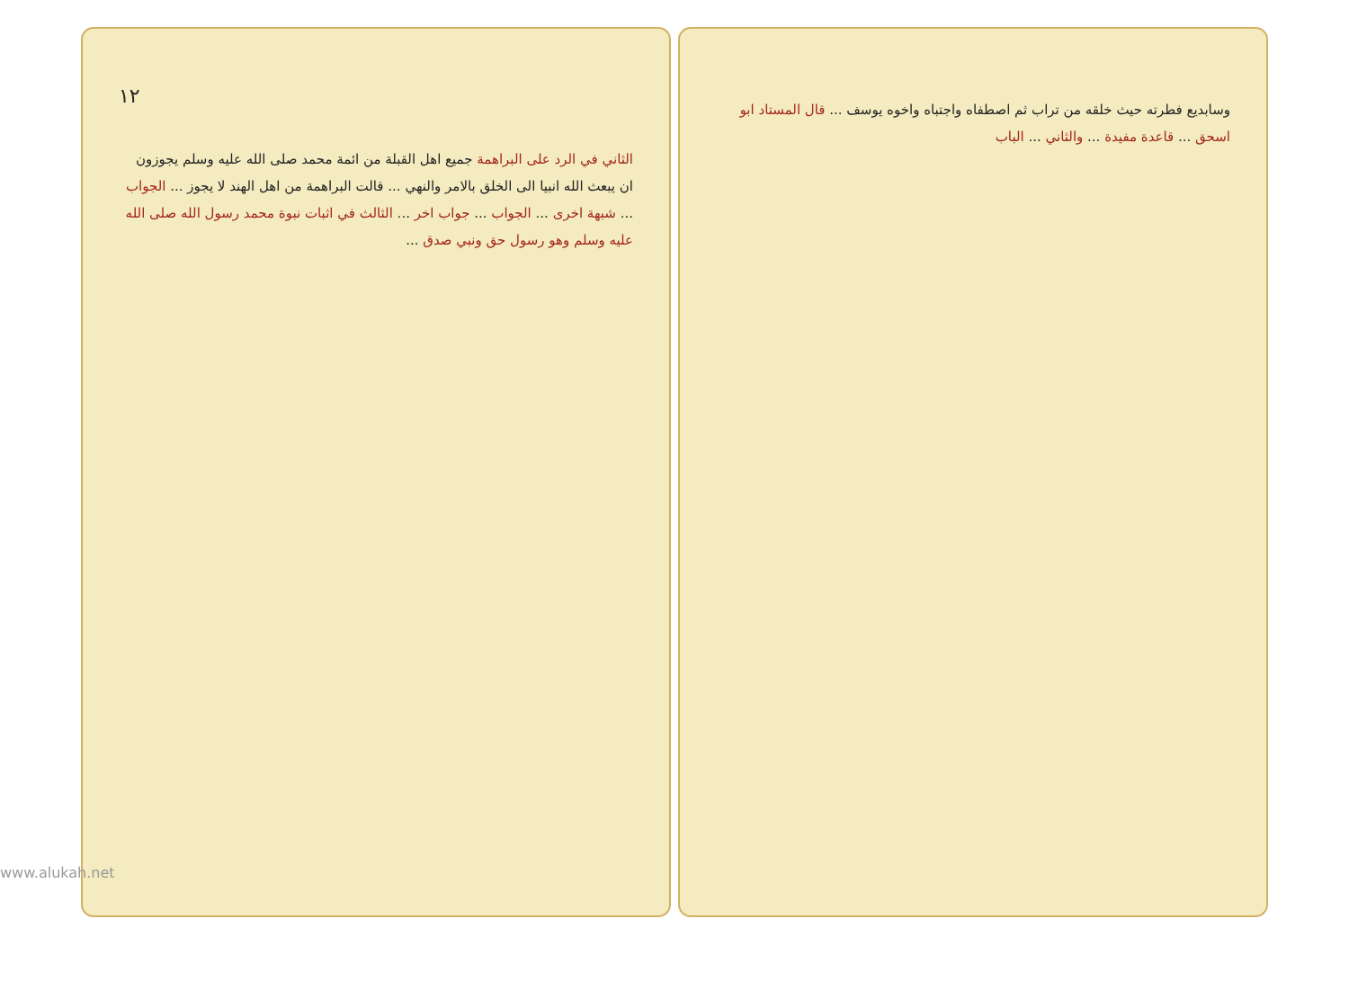١٢
الثاني في الرد على البراهمة جميع اهل القبلة من ائمة محمد صلى الله عليه وسلم يجوزون ان يبعث الله انبيا الى الخلق بالامر والنهي ... قالت البراهمة من اهل الهند لا يجوز ... الجواب ... شبهة اخرى ... الجواب ... جواب اخر ... الثالث في اثبات نبوة محمد رسول الله صلى الله عليه وسلم وهو رسول حق ونبي صدق ...
وسابديع فطرته حيث خلقه من تراب ثم اصطفاه واجتباه واخوه يوسف ... قال المستاد ابو اسحق ... قاعدة مفيدة ... والثاني ... الباب
www.alukah.net